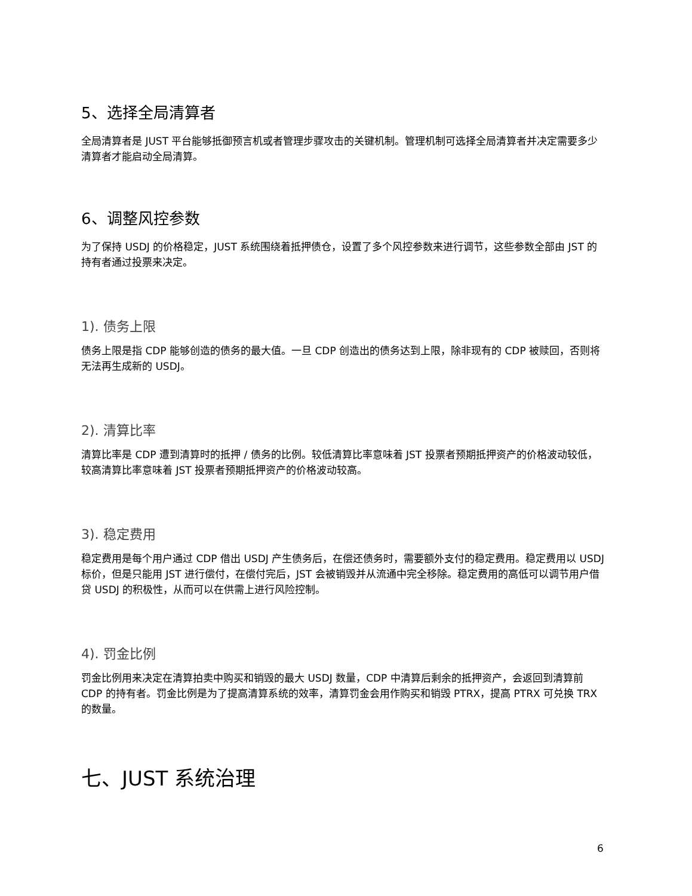5、选择全局清算者
全局清算者是 JUST 平台能够抵御预言机或者管理步骤攻击的关键机制。管理机制可选择全局清算者并决定需要多少清算者才能启动全局清算。
6、调整风控参数
为了保持 USDJ 的价格稳定，JUST 系统围绕着抵押债仓，设置了多个风控参数来进行调节，这些参数全部由 JST 的持有者通过投票来决定。
1). 债务上限
债务上限是指 CDP 能够创造的债务的最大值。一旦 CDP 创造出的债务达到上限，除非现有的 CDP 被赎回，否则将无法再生成新的 USDJ。
2). 清算比率
清算比率是 CDP 遭到清算时的抵押 / 债务的比例。较低清算比率意味着 JST 投票者预期抵押资产的价格波动较低，较高清算比率意味着 JST 投票者预期抵押资产的价格波动较高。
3). 稳定费用
稳定费用是每个用户通过 CDP 借出 USDJ 产生债务后，在偿还债务时，需要额外支付的稳定费用。稳定费用以 USDJ 标价，但是只能用 JST 进行偿付，在偿付完后，JST 会被销毁并从流通中完全移除。稳定费用的高低可以调节用户借贷 USDJ 的积极性，从而可以在供需上进行风险控制。
4). 罚金比例
罚金比例用来决定在清算拍卖中购买和销毁的最大 USDJ 数量，CDP 中清算后剩余的抵押资产，会返回到清算前 CDP 的持有者。罚金比例是为了提高清算系统的效率，清算罚金会用作购买和销毁 PTRX，提高 PTRX 可兑换 TRX 的数量。
七、JUST 系统治理
6